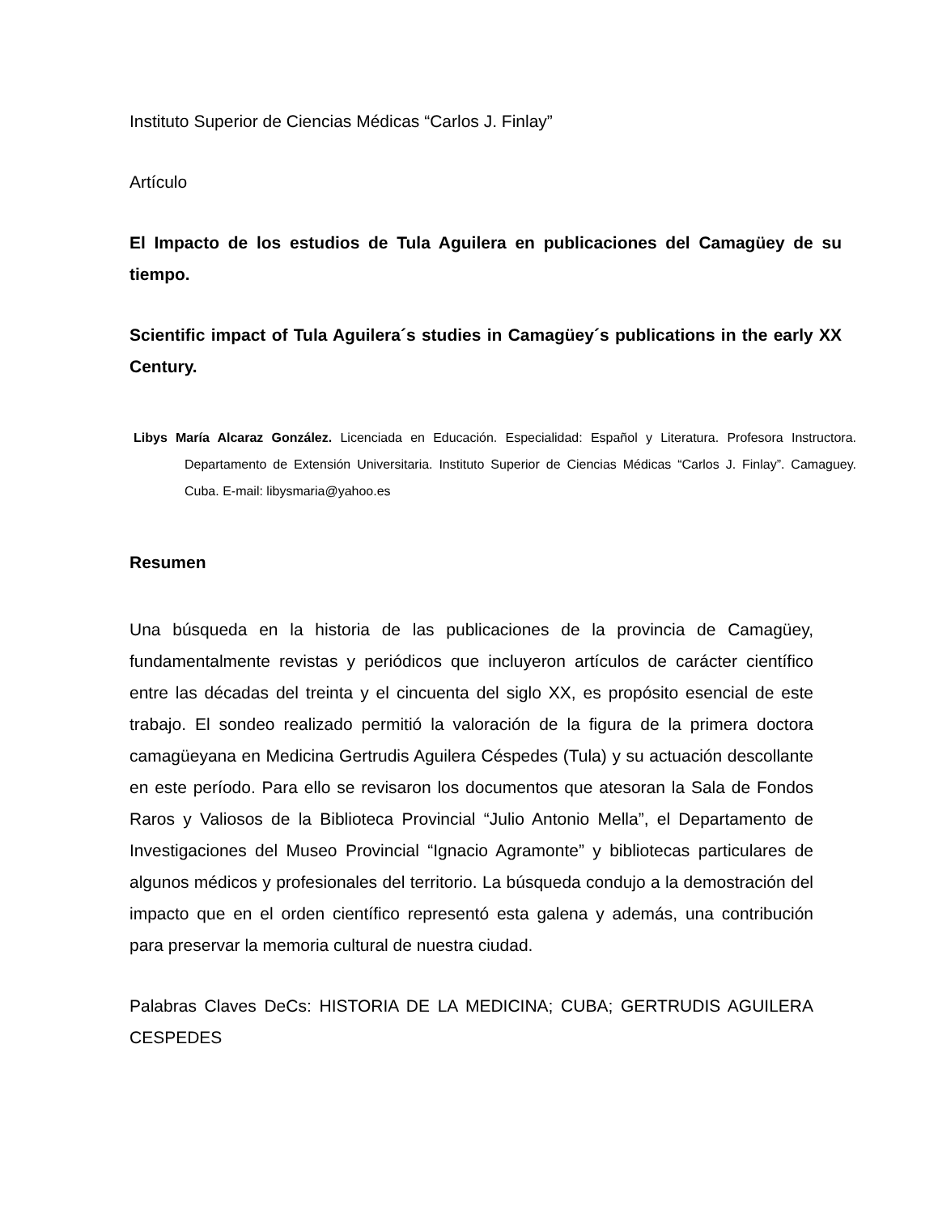Instituto Superior de Ciencias Médicas “Carlos J. Finlay”
Artículo
El Impacto de los estudios de Tula Aguilera en publicaciones del Camagüey de su tiempo.
Scientific impact of Tula Aguilera´s studies in Camagüey´s publications in the early XX Century.
Libys María Alcaraz González. Licenciada en Educación. Especialidad: Español y Literatura. Profesora Instructora. Departamento de Extensión Universitaria. Instituto Superior de Ciencias Médicas “Carlos J. Finlay”. Camaguey. Cuba. E-mail: libysmaria@yahoo.es
Resumen
Una búsqueda en la historia de las publicaciones de la provincia de Camagüey, fundamentalmente revistas y periódicos que incluyeron artículos de carácter científico entre las décadas del treinta y el cincuenta del siglo XX, es propósito esencial de este trabajo. El sondeo realizado permitió la valoración de la figura de la primera doctora camagüeyana en Medicina Gertrudis Aguilera Céspedes (Tula) y su actuación descollante en este período. Para ello se revisaron los documentos que atesoran la Sala de Fondos Raros y Valiosos de la Biblioteca Provincial “Julio Antonio Mella”, el Departamento de Investigaciones del Museo Provincial “Ignacio Agramonte” y bibliotecas particulares de algunos médicos y profesionales del territorio. La búsqueda condujo a la demostración del impacto que en el orden científico representó esta galena y además, una contribución para preservar la memoria cultural de nuestra ciudad.
Palabras Claves DeCs: HISTORIA DE LA MEDICINA; CUBA; GERTRUDIS AGUILERA CESPEDES